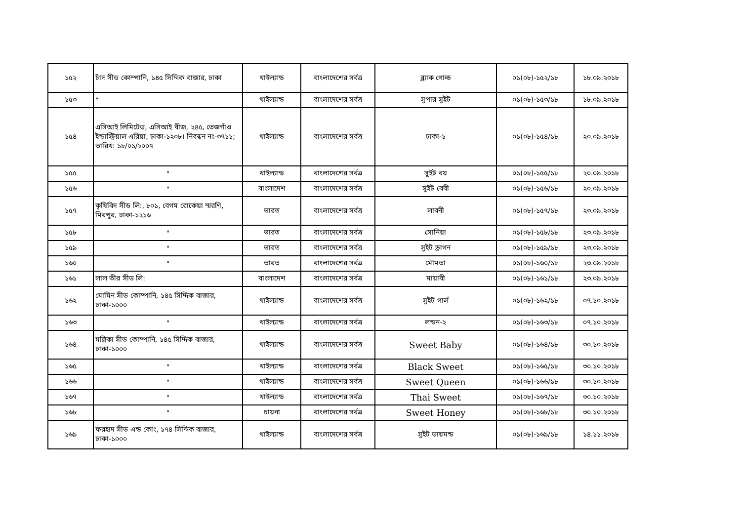| ১৫২ | চাঁদ সীড কোম্পানি, ১৪৫ সিদ্দিক বাজার, ঢাকা | থাইল্যান্ড | বাংলাদেশের সর্বত্র | ব্ল্যাক গোল্ড | ০১(০৮)-১৫২/১৮ | ১৮.০৯.২০১৮ |
| ১৫৩ | ” | থাইল্যান্ড | বাংলাদেশের সর্বত্র | সুপার সুইট | ০১(০৮)-১৫৩/১৮ | ১৮.০৯.২০১৮ |
| ১৫৪ | এসিআই লিমিটেড, এসিআই বীজ, ২৪৫, তেজগাঁও ইন্ডাস্ট্রিয়াল এরিয়া, ঢাকা-১২০৮। নিবন্ধন নং-৩৭১১; তারিখ: ১৮/০১/২০০৭ | থাইল্যান্ড | বাংলাদেশের সর্বত্র | ঢাকা-১ | ০১(০৮)-১৫৪/১৮ | ২০.০৯.২০১৮ |
| ১৫৫ | " | থাইল্যান্ড | বাংলাদেশের সর্বত্র | সুইট বয় | ০১(০৮)-১৫৫/১৮ | ২০.০৯.২০১৮ |
| ১৫৬ | " | বাংলাদেশ | বাংলাদেশের সর্বত্র | সুইট বেবী | ০১(০৮)-১৫৬/১৮ | ২০.০৯.২০১৮ |
| ১৫৭ | কৃষিবিদ সীড লি:, ৮০১, বেগম রোকেয়া স্মরণি, মিরপুর, ঢাকা-১২১৬ | ভারত | বাংলাদেশের সর্বত্র | লাবনী | ০১(০৮)-১৫৭/১৮ | ২৩.০৯.২০১৮ |
| ১৫৮ | " | ভারত | বাংলাদেশের সর্বত্র | সোনিয়া | ০১(০৮)-১৫৮/১৮ | ২৩.০৯.২০১৮ |
| ১৫৯ | " | ভারত | বাংলাদেশের সর্বত্র | সুইট ড্রাগন | ০১(০৮)-১৫৯/১৮ | ২৩.০৯.২০১৮ |
| ১৬০ | " | ভারত | বাংলাদেশের সর্বত্র | মৌমতা | ০১(০৮)-১৬০/১৮ | ২৩.০৯.২০১৮ |
| ১৬১ | লাল তীর সীড লি: | বাংলাদেশ | বাংলাদেশের সর্বত্র | মায়াবী | ০১(০৮)-১৬১/১৮ | ২৩.০৯.২০১৮ |
| ১৬২ | মোমিন সীড কোম্পানি, ১৪৫ সিদ্দিক বাজার, ঢাকা-১০০০ | থাইল্যান্ড | বাংলাদেশের সর্বত্র | সুইট গার্ল | ০১(০৮)-১৬২/১৮ | ০৭.১০.২০১৮ |
| ১৬৩ | " | থাইল্যান্ড | বাংলাদেশের সর্বত্র | লন্ডন-২ | ০১(০৮)-১৬৩/১৮ | ০৭.১০.২০১৮ |
| ১৬৪ | মল্লিকা সীড কোম্পানি, ১৪৫ সিদ্দিক বাজার, ঢাকা-১০০০ | থাইল্যান্ড | বাংলাদেশের সর্বত্র | Sweet Baby | ০১(০৮)-১৬৪/১৮ | ৩০.১০.২০১৮ |
| ১৬৫ | " | থাইল্যান্ড | বাংলাদেশের সর্বত্র | Black Sweet | ০১(০৮)-১৬৫/১৮ | ৩০.১০.২০১৮ |
| ১৬৬ | " | থাইল্যান্ড | বাংলাদেশের সর্বত্র | Sweet Queen | ০১(০৮)-১৬৬/১৮ | ৩০.১০.২০১৮ |
| ১৬৭ | " | থাইল্যান্ড | বাংলাদেশের সর্বত্র | Thai Sweet | ০১(০৮)-১৬৭/১৮ | ৩০.১০.২০১৮ |
| ১৬৮ | " | চায়না | বাংলাদেশের সর্বত্র | Sweet Honey | ০১(০৮)-১৬৮/১৮ | ৩০.১০.২০১৮ |
| ১৬৯ | ফরহাদ সীড এন্ড কোং, ১৭৪ সিদ্দিক বাজার, ঢাকা-১০০০ | থাইল্যান্ড | বাংলাদেশের সর্বত্র | সুইট ডায়মন্ড | ০১(০৮)-১৬৯/১৮ | ১৪.১১.২০১৮ |